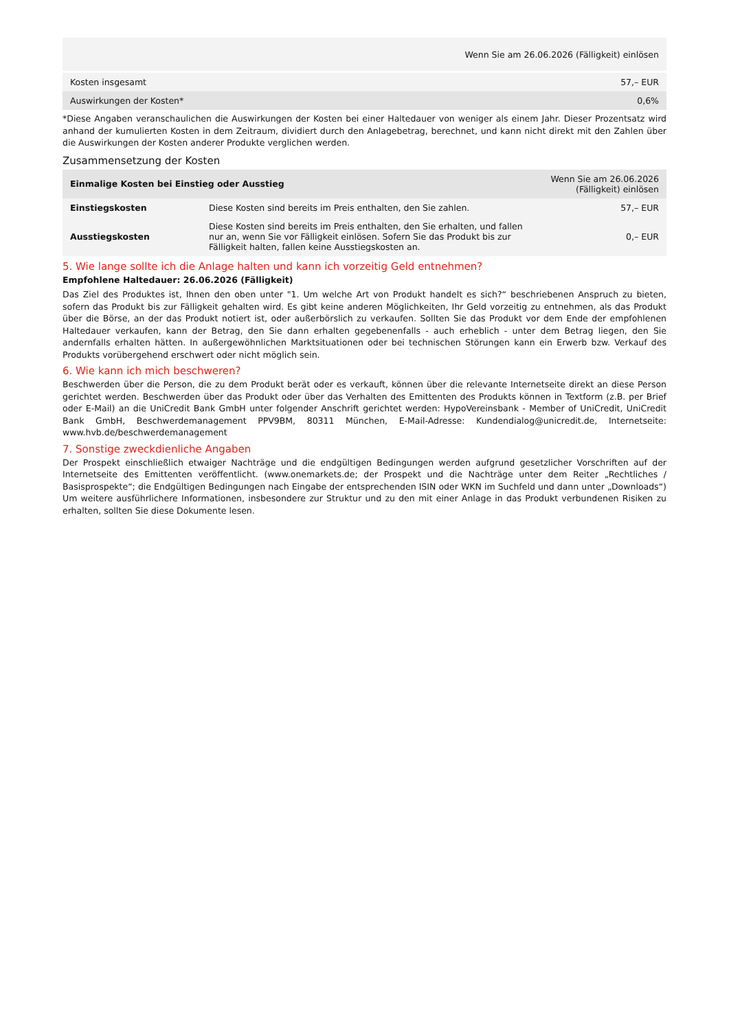| | Wenn Sie am 26.06.2026 (Fälligkeit) einlösen |
| --- | --- |
| Kosten insgesamt | 57,– EUR |
| Auswirkungen der Kosten* | 0,6% |
*Diese Angaben veranschaulichen die Auswirkungen der Kosten bei einer Haltedauer von weniger als einem Jahr. Dieser Prozentsatz wird anhand der kumulierten Kosten in dem Zeitraum, dividiert durch den Anlagebetrag, berechnet, und kann nicht direkt mit den Zahlen über die Auswirkungen der Kosten anderer Produkte verglichen werden.
Zusammensetzung der Kosten
| Einmalige Kosten bei Einstieg oder Ausstieg | | Wenn Sie am 26.06.2026 (Fälligkeit) einlösen |
| --- | --- | --- |
| Einstiegskosten | Diese Kosten sind bereits im Preis enthalten, den Sie zahlen. | 57,– EUR |
| Ausstiegskosten | Diese Kosten sind bereits im Preis enthalten, den Sie erhalten, und fallen nur an, wenn Sie vor Fälligkeit einlösen. Sofern Sie das Produkt bis zur Fälligkeit halten, fallen keine Ausstiegskosten an. | 0,– EUR |
5. Wie lange sollte ich die Anlage halten und kann ich vorzeitig Geld entnehmen?
Empfohlene Haltedauer: 26.06.2026 (Fälligkeit)
Das Ziel des Produktes ist, Ihnen den oben unter "1. Um welche Art von Produkt handelt es sich?“ beschriebenen Anspruch zu bieten, sofern das Produkt bis zur Fälligkeit gehalten wird. Es gibt keine anderen Möglichkeiten, Ihr Geld vorzeitig zu entnehmen, als das Produkt über die Börse, an der das Produkt notiert ist, oder außerbörslich zu verkaufen. Sollten Sie das Produkt vor dem Ende der empfohlenen Haltedauer verkaufen, kann der Betrag, den Sie dann erhalten gegebenenfalls - auch erheblich - unter dem Betrag liegen, den Sie andernfalls erhalten hätten. In außergewöhnlichen Marktsituationen oder bei technischen Störungen kann ein Erwerb bzw. Verkauf des Produkts vorübergehend erschwert oder nicht möglich sein.
6. Wie kann ich mich beschweren?
Beschwerden über die Person, die zu dem Produkt berät oder es verkauft, können über die relevante Internetseite direkt an diese Person gerichtet werden. Beschwerden über das Produkt oder über das Verhalten des Emittenten des Produkts können in Textform (z.B. per Brief oder E-Mail) an die UniCredit Bank GmbH unter folgender Anschrift gerichtet werden: HypoVereinsbank - Member of UniCredit, UniCredit Bank GmbH, Beschwerdemanagement PPV9BM, 80311 München, E-Mail-Adresse: Kundendialog@unicredit.de, Internetseite: www.hvb.de/beschwerdemanagement
7. Sonstige zweckdienliche Angaben
Der Prospekt einschließlich etwaiger Nachträge und die endgültigen Bedingungen werden aufgrund gesetzlicher Vorschriften auf der Internetseite des Emittenten veröffentlicht. (www.onemarkets.de; der Prospekt und die Nachträge unter dem Reiter „Rechtliches / Basisprospekte“; die Endgültigen Bedingungen nach Eingabe der entsprechenden ISIN oder WKN im Suchfeld und dann unter „Downloads“) Um weitere ausführlichere Informationen, insbesondere zur Struktur und zu den mit einer Anlage in das Produkt verbundenen Risiken zu erhalten, sollten Sie diese Dokumente lesen.